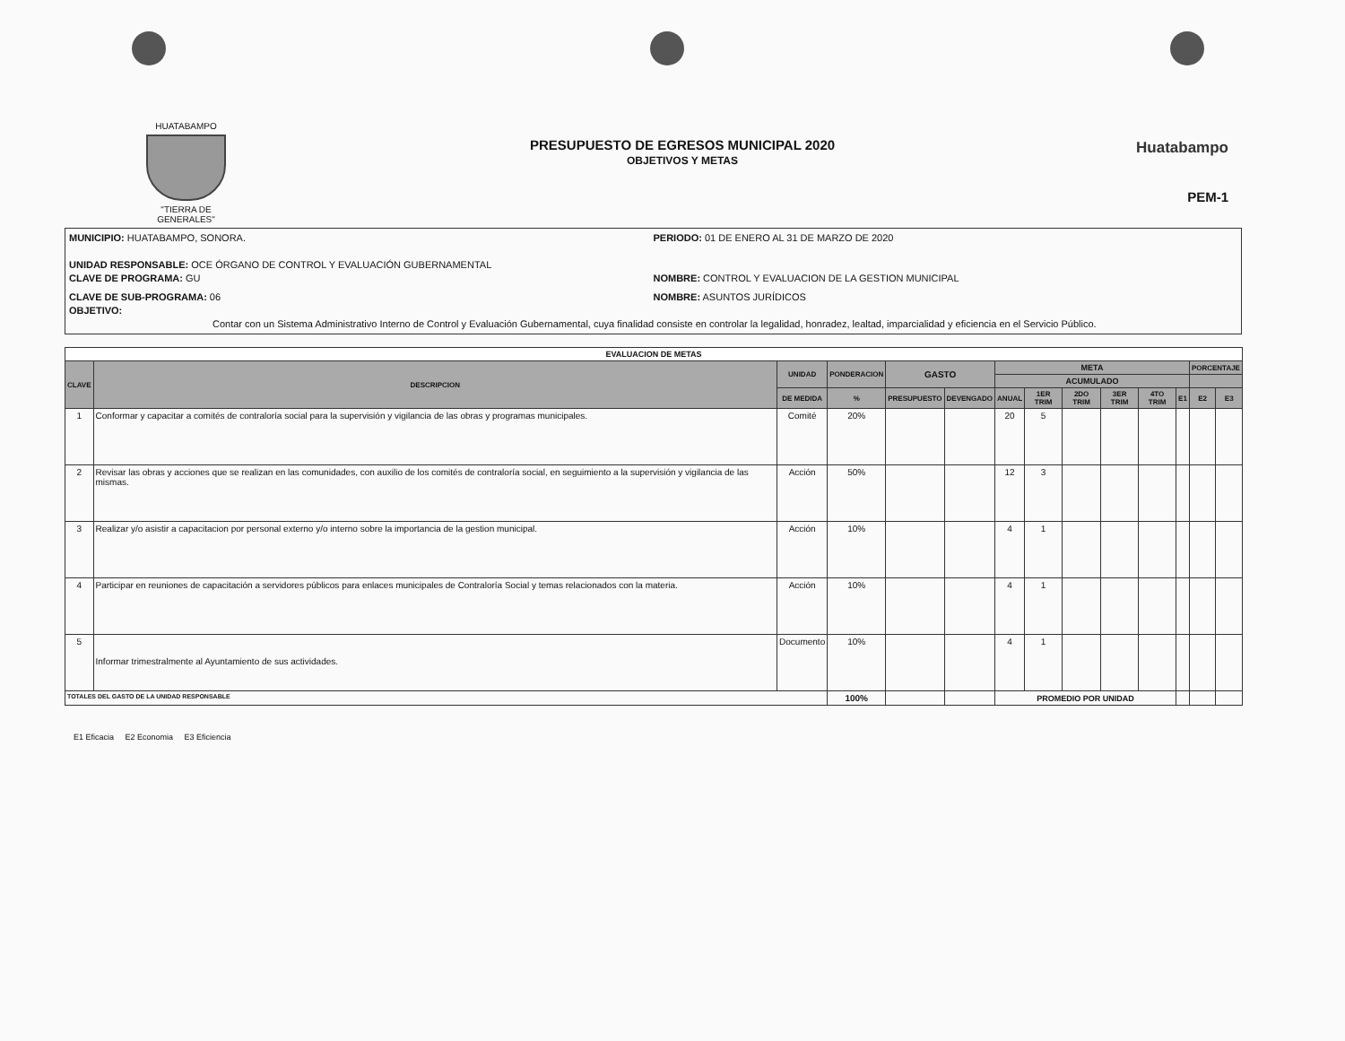HUATABAMPO
"TIERRA DE GENERALES"
PRESUPUESTO DE EGRESOS MUNICIPAL 2020
OBJETIVOS Y METAS
Huatabampo
PEM-1
MUNICIPIO: HUATABAMPO, SONORA. PERIODO: 01 DE ENERO AL 31 DE MARZO DE 2020
UNIDAD RESPONSABLE: OCE ÓRGANO DE CONTROL Y EVALUACIÓN GUBERNAMENTAL
CLAVE DE PROGRAMA: GU NOMBRE: CONTROL Y EVALUACION DE LA GESTION MUNICIPAL
CLAVE DE SUB-PROGRAMA: 06 NOMBRE: ASUNTOS JURÍDICOS
OBJETIVO:
Contar con un Sistema Administrativo Interno de Control y Evaluación Gubernamental, cuya finalidad consiste en controlar la legalidad, honradez, lealtad, imparcialidad y eficiencia en el Servicio Público.
| EVALUACION DE METAS | | | | | | | | | | | | | |
| --- | --- | --- | --- | --- | --- | --- | --- | --- | --- | --- | --- | --- | --- |
| CLAVE | DESCRIPCION | UNIDAD | PONDERACION | GASTO | | META | | | | | | PORCENTAJE | |
| | | | | | | ACUMULADO | | | | | | | |
| | | DE MEDIDA | % | PRESUPUESTO | DEVENGADO | ANUAL | 1ER TRIM | 2DO TRIM | 3ER TRIM | 4TO TRIM | E1 | E2 | E3 |
| 1 | Conformar y capacitar a comités de contraloría social para la supervisión y vigilancia de las obras y programas municipales. | Comité | 20% | | | 20 | 5 | | | | | | |
| 2 | Revisar las obras y acciones que se realizan en las comunidades, con auxilio de los comités de contraloría social, en seguimiento a la supervisión y vigilancia de las mismas. | Acción | 50% | | | 12 | 3 | | | | | | |
| 3 | Realizar y/o asistir a capacitacion por personal externo y/o interno sobre la importancia de la gestion municipal. | Acción | 10% | | | 4 | 1 | | | | | | |
| 4 | Participar en reuniones de capacitación a servidores públicos para enlaces municipales de Contraloría Social y temas relacionados con la materia. | Acción | 10% | | | 4 | 1 | | | | | | |
| 5 | Informar trimestralmente al Ayuntamiento de sus actividades. | Documento | 10% | | | 4 | 1 | | | | | | |
| TOTALES DEL GASTO DE LA UNIDAD RESPONSABLE | | | 100% | | | PROMEDIO POR UNIDAD | | | | | | | |
E1 Eficacia E2 Economia E3 Eficiencia